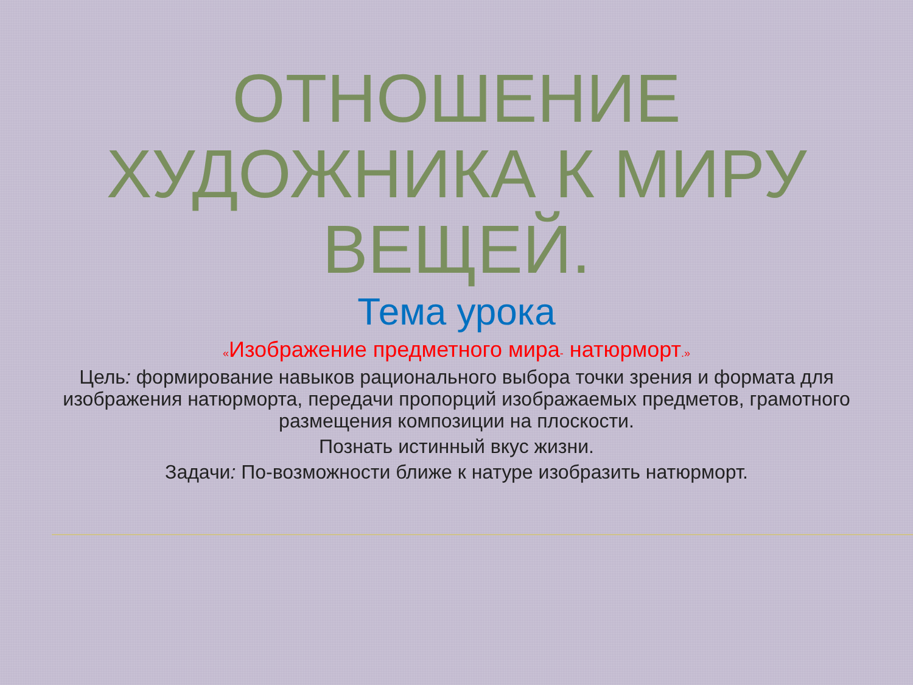ОТНОШЕНИЕ
ХУДОЖНИКА К МИРУ
ВЕЩЕЙ.
Тема урока
«Изображение предметного мира- натюрморт.»
Цель: формирование навыков рационального выбора точки зрения и формата для изображения натюрморта, передачи пропорций изображаемых предметов, грамотного размещения композиции на плоскости.
Познать истинный вкус жизни.
Задачи: По-возможности ближе к натуре изобразить натюрморт.